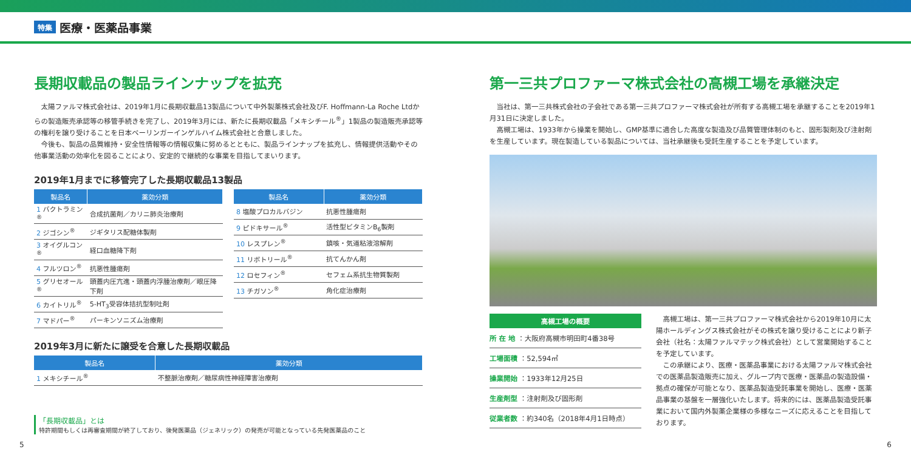特集 医療・医薬品事業
長期収載品の製品ラインナップを拡充
太陽ファルマ株式会社は、2019年1月に長期収載品13製品について中外製薬株式会社及びF. Hoffmann-La Roche Ltdからの製造販売承認等の移管手続きを完了し、2019年3月には、新たに長期収載品「メキシチール<sup>®</sup>」1製品の製造販売承認等の権利を譲り受けることを日本ベーリンガーインゲルハイム株式会社と合意しました。
今後も、製品の品質維持・安全性情報等の情報収集に努めるとともに、製品ラインナップを拡充し、情報提供活動やその他事業活動の効率化を図ることにより、安定的で継続的な事業を目指してまいります。
2019年1月までに移管完了した長期収載品13製品
| 製品名 | 薬効分類 |
| --- | --- |
| 1 バクトラミン<sup>®</sup> | 合成抗菌剤／カリニ肺炎治療剤 |
| 2 ジゴシン<sup>®</sup> | ジギタリス配糖体製剤 |
| 3 オイグルコン<sup>®</sup> | 経口血糖降下剤 |
| 4 フルツロン<sup>®</sup> | 抗悪性腫瘍剤 |
| 5 グリセオール<sup>®</sup> | 頭蓋内圧亢進・頭蓋内浮腫治療剤／眼圧降下剤 |
| 6 カイトリル<sup>®</sup> | 5-HT<sub>3</sub>受容体拮抗型制吐剤 |
| 7 マドパー<sup>®</sup> | パーキンソニズム治療剤 |
| 製品名 | 薬効分類 |
| --- | --- |
| 8 塩酸プロカルバジン | 抗悪性腫瘍剤 |
| 9 ピドキサール<sup>®</sup> | 活性型ビタミンB<sub>6</sub>製剤 |
| 10 レスプレン<sup>®</sup> | 鎮咳・気道粘液溶解剤 |
| 11 リボトリール<sup>®</sup> | 抗てんかん剤 |
| 12 ロセフィン<sup>®</sup> | セフェム系抗生物質製剤 |
| 13 チガソン<sup>®</sup> | 角化症治療剤 |
2019年3月に新たに譲受を合意した長期収載品
| 製品名 | 薬効分類 |
| --- | --- |
| 1 メキシチール<sup>®</sup> | 不整脈治療剤／糖尿病性神経障害治療剤 |
「長期収載品」とは
特許期間もしくは再審査期間が終了しており、後発医薬品（ジェネリック）の発売が可能となっている先発医薬品のこと
第一三共プロファーマ株式会社の高槻工場を承継決定
当社は、第一三共株式会社の子会社である第一三共プロファーマ株式会社が所有する高槻工場を承継することを2019年1月31日に決定しました。
高槻工場は、1933年から操業を開始し、GMP基準に適合した高度な製造及び品質管理体制のもと、固形製剤及び注射剤を生産しています。現在製造している製品については、当社承継後も受託生産することを予定しています。
高槻工場の概要
所 在 地 ：大阪府高槻市明田町4番38号
工場面積 ：52,594㎡
操業開始 ：1933年12月25日
生産剤型 ：注射剤及び固形剤
従業者数 ：約340名（2018年4月1日時点）
高槻工場は、第一三共プロファーマ株式会社から2019年10月に太陽ホールディングス株式会社がその株式を譲り受けることにより新子会社（社名：太陽ファルマテック株式会社）として営業開始することを予定しています。
この承継により、医療・医薬品事業における太陽ファルマ株式会社での医薬品製造販売に加え、グループ内で医療・医薬品の製造設備・拠点の確保が可能となり、医薬品製造受託事業を開始し、医療・医薬品事業の基盤を一層強化いたします。将来的には、医薬品製造受託事業において国内外製薬企業様の多様なニーズに応えることを目指しております。
5 6